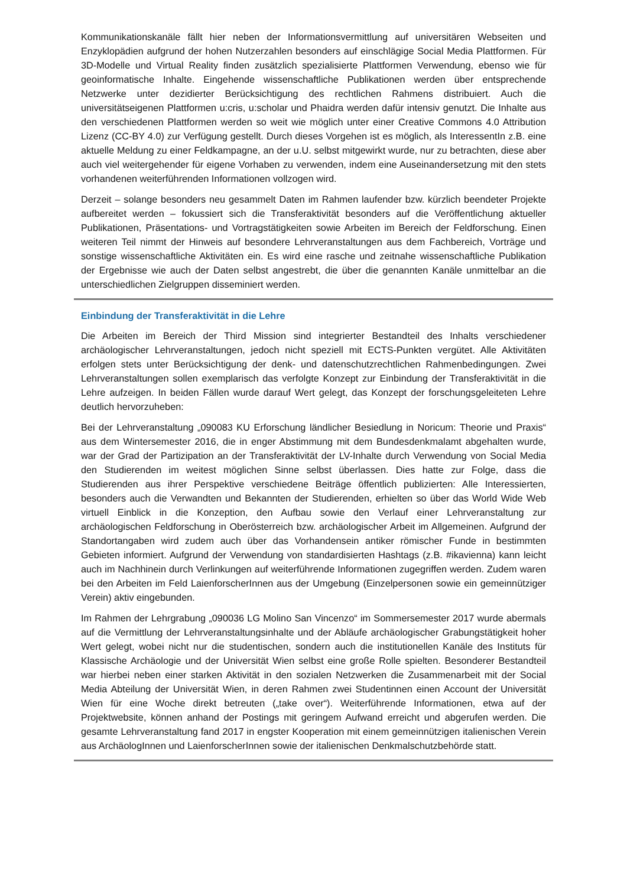Kommunikationskanäle fällt hier neben der Informationsvermittlung auf universitären Webseiten und Enzyklopädien aufgrund der hohen Nutzerzahlen besonders auf einschlägige Social Media Plattformen. Für 3D-Modelle und Virtual Reality finden zusätzlich spezialisierte Plattformen Verwendung, ebenso wie für geoinformatische Inhalte. Eingehende wissenschaftliche Publikationen werden über entsprechende Netzwerke unter dezidierter Berücksichtigung des rechtlichen Rahmens distribuiert. Auch die universitätseigenen Plattformen u:cris, u:scholar und Phaidra werden dafür intensiv genutzt. Die Inhalte aus den verschiedenen Plattformen werden so weit wie möglich unter einer Creative Commons 4.0 Attribution Lizenz (CC-BY 4.0) zur Verfügung gestellt. Durch dieses Vorgehen ist es möglich, als InteressentIn z.B. eine aktuelle Meldung zu einer Feldkampagne, an der u.U. selbst mitgewirkt wurde, nur zu betrachten, diese aber auch viel weitergehender für eigene Vorhaben zu verwenden, indem eine Auseinandersetzung mit den stets vorhandenen weiterführenden Informationen vollzogen wird.
Derzeit – solange besonders neu gesammelt Daten im Rahmen laufender bzw. kürzlich beendeter Projekte aufbereitet werden – fokussiert sich die Transferaktivität besonders auf die Veröffentlichung aktueller Publikationen, Präsentations- und Vortragstätigkeiten sowie Arbeiten im Bereich der Feldforschung. Einen weiteren Teil nimmt der Hinweis auf besondere Lehrveranstaltungen aus dem Fachbereich, Vorträge und sonstige wissenschaftliche Aktivitäten ein. Es wird eine rasche und zeitnahe wissenschaftliche Publikation der Ergebnisse wie auch der Daten selbst angestrebt, die über die genannten Kanäle unmittelbar an die unterschiedlichen Zielgruppen disseminiert werden.
Einbindung der Transferaktivität in die Lehre
Die Arbeiten im Bereich der Third Mission sind integrierter Bestandteil des Inhalts verschiedener archäologischer Lehrveranstaltungen, jedoch nicht speziell mit ECTS-Punkten vergütet. Alle Aktivitäten erfolgen stets unter Berücksichtigung der denk- und datenschutzrechtlichen Rahmenbedingungen. Zwei Lehrveranstaltungen sollen exemplarisch das verfolgte Konzept zur Einbindung der Transferaktivität in die Lehre aufzeigen. In beiden Fällen wurde darauf Wert gelegt, das Konzept der forschungsgeleiteten Lehre deutlich hervorzuheben:
Bei der Lehrveranstaltung „090083 KU Erforschung ländlicher Besiedlung in Noricum: Theorie und Praxis“ aus dem Wintersemester 2016, die in enger Abstimmung mit dem Bundesdenkmalamt abgehalten wurde, war der Grad der Partizipation an der Transferaktivität der LV-Inhalte durch Verwendung von Social Media den Studierenden im weitest möglichen Sinne selbst überlassen. Dies hatte zur Folge, dass die Studierenden aus ihrer Perspektive verschiedene Beiträge öffentlich publizierten: Alle Interessierten, besonders auch die Verwandten und Bekannten der Studierenden, erhielten so über das World Wide Web virtuell Einblick in die Konzeption, den Aufbau sowie den Verlauf einer Lehrveranstaltung zur archäologischen Feldforschung in Oberösterreich bzw. archäologischer Arbeit im Allgemeinen. Aufgrund der Standortangaben wird zudem auch über das Vorhandensein antiker römischer Funde in bestimmten Gebieten informiert. Aufgrund der Verwendung von standardisierten Hashtags (z.B. #ikavienna) kann leicht auch im Nachhinein durch Verlinkungen auf weiterführende Informationen zugegriffen werden. Zudem waren bei den Arbeiten im Feld LaienforscherInnen aus der Umgebung (Einzelpersonen sowie ein gemeinnütziger Verein) aktiv eingebunden.
Im Rahmen der Lehrgrabung „090036 LG Molino San Vincenzo“ im Sommersemester 2017 wurde abermals auf die Vermittlung der Lehrveranstaltungsinhalte und der Abläufe archäologischer Grabungstätigkeit hoher Wert gelegt, wobei nicht nur die studentischen, sondern auch die institutionellen Kanäle des Instituts für Klassische Archäologie und der Universität Wien selbst eine große Rolle spielten. Besonderer Bestandteil war hierbei neben einer starken Aktivität in den sozialen Netzwerken die Zusammenarbeit mit der Social Media Abteilung der Universität Wien, in deren Rahmen zwei Studentinnen einen Account der Universität Wien für eine Woche direkt betreuten („take over“). Weiterführende Informationen, etwa auf der Projektwebsite, können anhand der Postings mit geringem Aufwand erreicht und abgerufen werden. Die gesamte Lehrveranstaltung fand 2017 in engster Kooperation mit einem gemeinnützigen italienischen Verein aus ArchäologInnen und LaienforscherInnen sowie der italienischen Denkmalschutzbehörde statt.